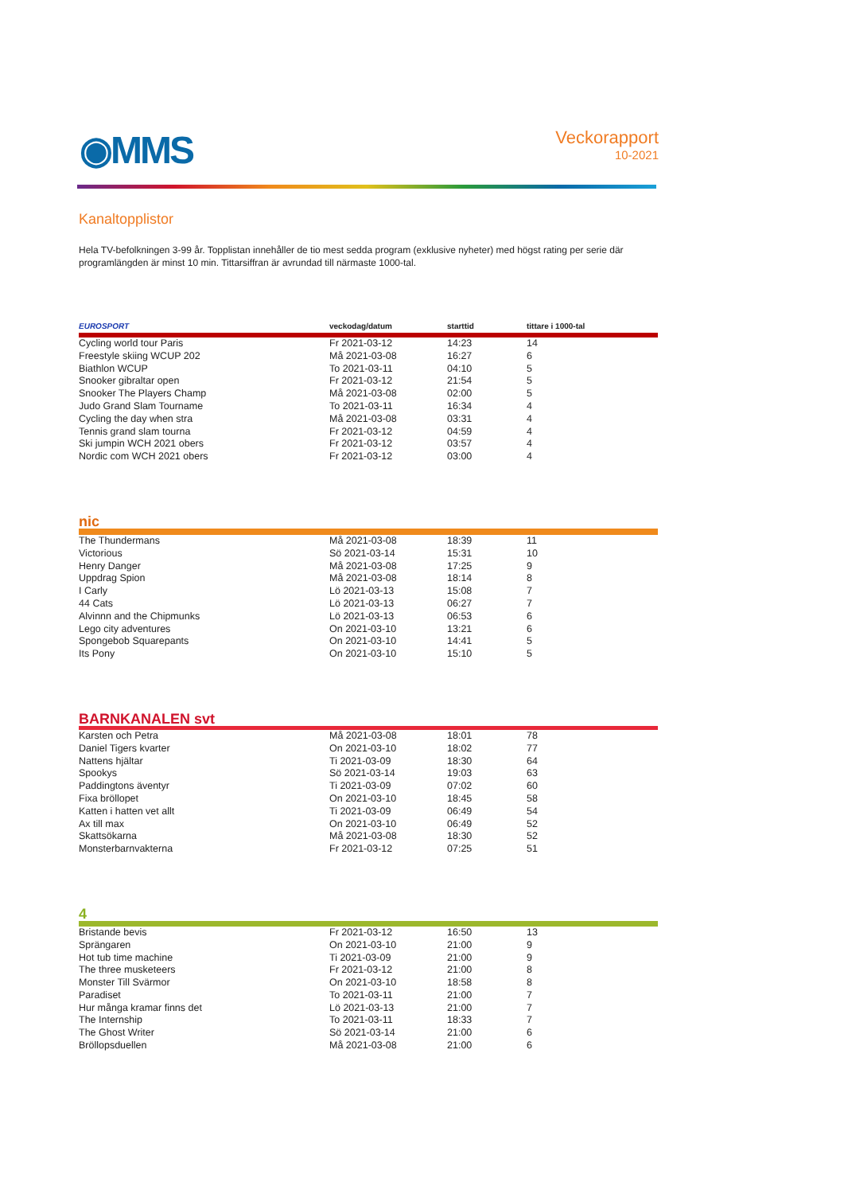◉MMS
Veckorapport
10-2021
Kanaltopplistor
Hela TV-befolkningen 3-99 år. Topplistan innehåller de tio mest sedda program (exklusive nyheter) med högst rating per serie där programlängden är minst 10 min. Tittarsiffran är avrundad till närmaste 1000-tal.
| EUROSPORT | veckodag/datum | starttid | tittare i 1000-tal |
| --- | --- | --- | --- |
| Cycling world tour Paris | Fr 2021-03-12 | 14:23 | 14 |
| Freestyle skiing WCUP 202 | Må 2021-03-08 | 16:27 | 6 |
| Biathlon WCUP | To 2021-03-11 | 04:10 | 5 |
| Snooker gibraltar open | Fr 2021-03-12 | 21:54 | 5 |
| Snooker The Players Champ | Må 2021-03-08 | 02:00 | 5 |
| Judo Grand Slam Tourname | To 2021-03-11 | 16:34 | 4 |
| Cycling the day when stra | Må 2021-03-08 | 03:31 | 4 |
| Tennis grand slam tourna | Fr 2021-03-12 | 04:59 | 4 |
| Ski jumpin WCH 2021 obers | Fr 2021-03-12 | 03:57 | 4 |
| Nordic com WCH 2021 obers | Fr 2021-03-12 | 03:00 | 4 |
| nic | | | |
| The Thundermans | Må 2021-03-08 | 18:39 | 11 |
| Victorious | Sö 2021-03-14 | 15:31 | 10 |
| Henry Danger | Må 2021-03-08 | 17:25 | 9 |
| Uppdrag Spion | Må 2021-03-08 | 18:14 | 8 |
| I Carly | Lö 2021-03-13 | 15:08 | 7 |
| 44 Cats | Lö 2021-03-13 | 06:27 | 7 |
| Alvinnn and the Chipmunks | Lö 2021-03-13 | 06:53 | 6 |
| Lego city adventures | On 2021-03-10 | 13:21 | 6 |
| Spongebob Squarepants | On 2021-03-10 | 14:41 | 5 |
| Its Pony | On 2021-03-10 | 15:10 | 5 |
| BARNKANALEN svt | | | |
| Karsten och Petra | Må 2021-03-08 | 18:01 | 78 |
| Daniel Tigers kvarter | On 2021-03-10 | 18:02 | 77 |
| Nattens hjältar | Ti 2021-03-09 | 18:30 | 64 |
| Spookys | Sö 2021-03-14 | 19:03 | 63 |
| Paddingtons äventyr | Ti 2021-03-09 | 07:02 | 60 |
| Fixa bröllopet | On 2021-03-10 | 18:45 | 58 |
| Katten i hatten vet allt | Ti 2021-03-09 | 06:49 | 54 |
| Ax till max | On 2021-03-10 | 06:49 | 52 |
| Skattsökarna | Må 2021-03-08 | 18:30 | 52 |
| Monsterbarnvakterna | Fr 2021-03-12 | 07:25 | 51 |
| 4 | | | |
| Bristande bevis | Fr 2021-03-12 | 16:50 | 13 |
| Sprängaren | On 2021-03-10 | 21:00 | 9 |
| Hot tub time machine | Ti 2021-03-09 | 21:00 | 9 |
| The three musketeers | Fr 2021-03-12 | 21:00 | 8 |
| Monster Till Svärmor | On 2021-03-10 | 18:58 | 8 |
| Paradiset | To 2021-03-11 | 21:00 | 7 |
| Hur många kramar finns det | Lö 2021-03-13 | 21:00 | 7 |
| The Internship | To 2021-03-11 | 18:33 | 7 |
| The Ghost Writer | Sö 2021-03-14 | 21:00 | 6 |
| Bröllopsduellen | Må 2021-03-08 | 21:00 | 6 |